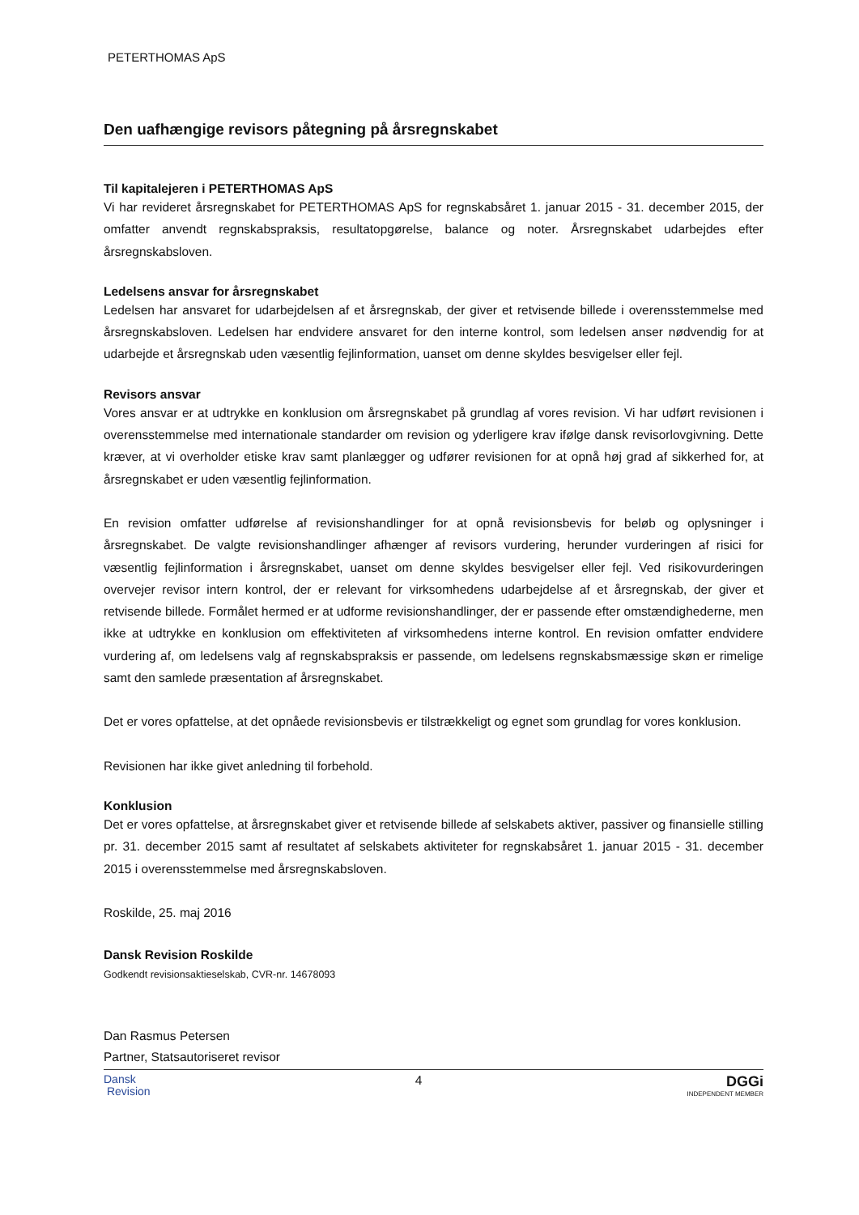PETERTHOMAS ApS
Den uafhængige revisors påtegning på årsregnskabet
Til kapitalejeren i PETERTHOMAS ApS
Vi har revideret årsregnskabet for PETERTHOMAS ApS for regnskabsåret 1. januar 2015 - 31. december 2015, der omfatter anvendt regnskabspraksis, resultatopgørelse, balance og noter. Årsregnskabet udarbejdes efter årsregnskabsloven.
Ledelsens ansvar for årsregnskabet
Ledelsen har ansvaret for udarbejdelsen af et årsregnskab, der giver et retvisende billede i overensstemmelse med årsregnskabsloven. Ledelsen har endvidere ansvaret for den interne kontrol, som ledelsen anser nødvendig for at udarbejde et årsregnskab uden væsentlig fejlinformation, uanset om denne skyldes besvigelser eller fejl.
Revisors ansvar
Vores ansvar er at udtrykke en konklusion om årsregnskabet på grundlag af vores revision. Vi har udført revisionen i overensstemmelse med internationale standarder om revision og yderligere krav ifølge dansk revisorlovgivning. Dette kræver, at vi overholder etiske krav samt planlægger og udfører revisionen for at opnå høj grad af sikkerhed for, at årsregnskabet er uden væsentlig fejlinformation.
En revision omfatter udførelse af revisionshandlinger for at opnå revisionsbevis for beløb og oplysninger i årsregnskabet. De valgte revisionshandlinger afhænger af revisors vurdering, herunder vurderingen af risici for væsentlig fejlinformation i årsregnskabet, uanset om denne skyldes besvigelser eller fejl. Ved risikovurderingen overvejer revisor intern kontrol, der er relevant for virksomhedens udarbejdelse af et årsregnskab, der giver et retvisende billede. Formålet hermed er at udforme revisionshandlinger, der er passende efter omstændighederne, men ikke at udtrykke en konklusion om effektiviteten af virksomhedens interne kontrol. En revision omfatter endvidere vurdering af, om ledelsens valg af regnskabspraksis er passende, om ledelsens regnskabsmæssige skøn er rimelige samt den samlede præsentation af årsregnskabet.
Det er vores opfattelse, at det opnåede revisionsbevis er tilstrækkeligt og egnet som grundlag for vores konklusion.
Revisionen har ikke givet anledning til forbehold.
Konklusion
Det er vores opfattelse, at årsregnskabet giver et retvisende billede af selskabets aktiver, passiver og finansielle stilling pr. 31. december 2015 samt af resultatet af selskabets aktiviteter for regnskabsåret 1. januar 2015 - 31. december 2015 i overensstemmelse med årsregnskabsloven.
Roskilde, 25. maj 2016
Dansk Revision Roskilde
Godkendt revisionsaktieselskab, CVR-nr. 14678093
Dan Rasmus Petersen
Partner, Statsautoriseret revisor
Dansk
Revision
4
DGGi
INDEPENDENT MEMBER